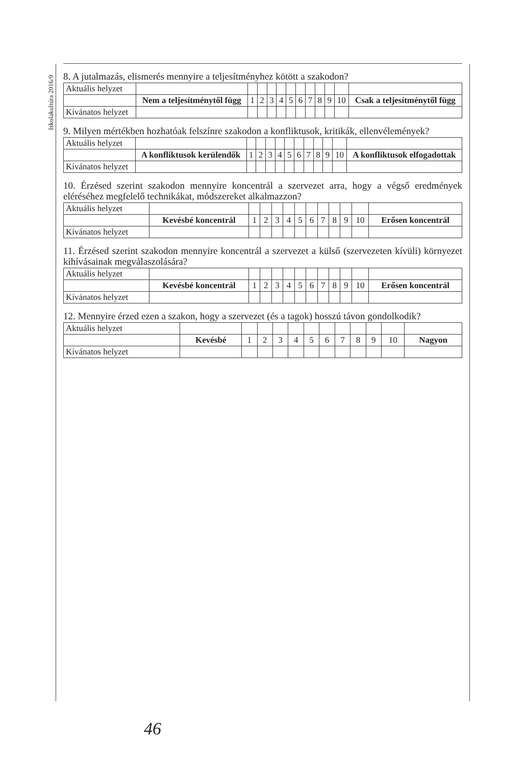Iskolakultúra 2016/9
8. A jutalmazás, elismerés mennyire a teljesítményhez kötött a szakodon?
| Aktuális helyzet | | | | | | | | | | | | |
| | Nem a teljesítménytől függ | 1 | 2 | 3 | 4 | 5 | 6 | 7 | 8 | 9 | 10 | Csak a teljesítménytől függ |
| Kívánatos helyzet | | | | | | | | | | | | |
9. Milyen mértékben hozhatóak felszínre szakodon a konfliktusok, kritikák, ellenvélemények?
| Aktuális helyzet | | | | | | | | | | | | |
| | A konfliktusok kerülendők | 1 | 2 | 3 | 4 | 5 | 6 | 7 | 8 | 9 | 10 | A konfliktusok elfogadottak |
| Kívánatos helyzet | | | | | | | | | | | | |
10. Érzésed szerint szakodon mennyire koncentrál a szervezet arra, hogy a végső eredmények eléréséhez megfelelő technikákat, módszereket alkalmazzon?
| Aktuális helyzet | | | | | | | | | | | | |
| | Kevésbé koncentrál | 1 | 2 | 3 | 4 | 5 | 6 | 7 | 8 | 9 | 10 | Erősen koncentrál |
| Kívánatos helyzet | | | | | | | | | | | | |
11. Érzésed szerint szakodon mennyire koncentrál a szervezet a külső (szervezeten kívüli) környezet kihívásainak megválaszolására?
| Aktuális helyzet | | | | | | | | | | | | |
| | Kevésbé koncentrál | 1 | 2 | 3 | 4 | 5 | 6 | 7 | 8 | 9 | 10 | Erősen koncentrál |
| Kívánatos helyzet | | | | | | | | | | | | |
12. Mennyire érzed ezen a szakon, hogy a szervezet (és a tagok) hosszú távon gondolkodik?
| Aktuális helyzet | | | | | | | | | | | | |
| | Kevésbé | 1 | 2 | 3 | 4 | 5 | 6 | 7 | 8 | 9 | 10 | Nagyon |
| Kívánatos helyzet | | | | | | | | | | | | |
46